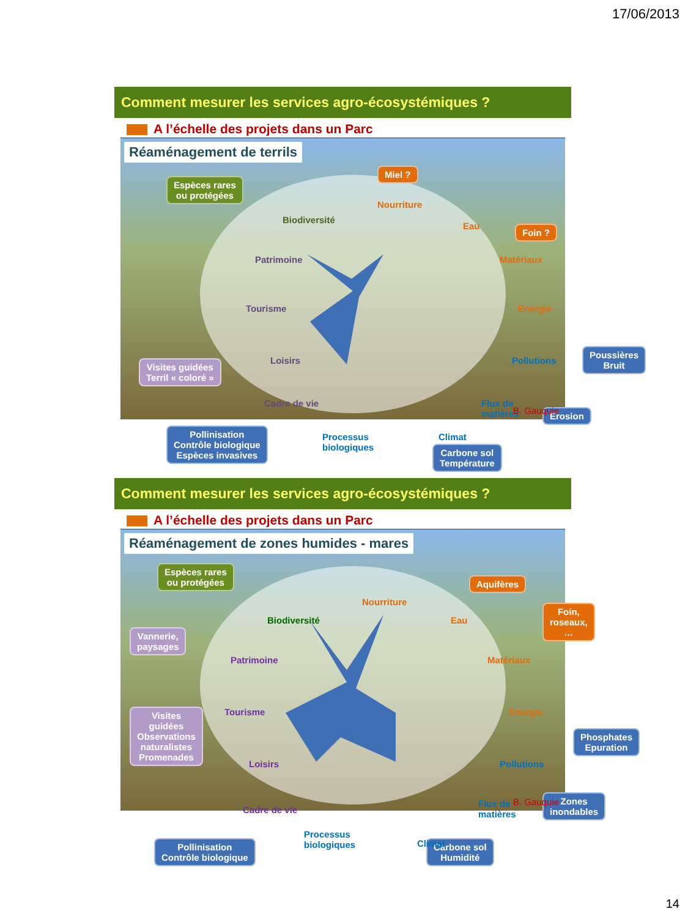17/06/2013
Comment mesurer les services agro-écosystémiques ?
A l’échelle des projets dans un Parc
Réaménagement de terrils
Espèces rares
ou protégées
Miel ?
Foin ?
Visites guidées
Terril « coloré »
Poussières
Bruit
Erosion
Pollinisation
Contrôle biologique
Espèces invasives
Carbone sol
Température
Nourriture
Eau
Matériaux
Energie
Pollutions
Flux de
matières
Climat
Processus
biologiques
Cadre de vie
Loisirs
Tourisme
Patrimoine
Biodiversité
B. Gauquie
Comment mesurer les services agro-écosystémiques ?
A l’échelle des projets dans un Parc
Réaménagement de zones humides - mares
Espèces rares
ou protégées
Aquifères
Foin,
roseaux, …
Vannerie,
paysages
Visites
guidées
Observations
naturalistes
Promenades
Phosphates
Epuration
Zones
inondables
Pollinisation
Contrôle biologique
Carbone sol
Humidité
Nourriture
Eau
Matériaux
Energie
Pollutions
Flux de
matières
Climat
Processus
biologiques
Cadre de vie
Loisirs
Tourisme
Patrimoine
Biodiversité
B. Gauquie
14